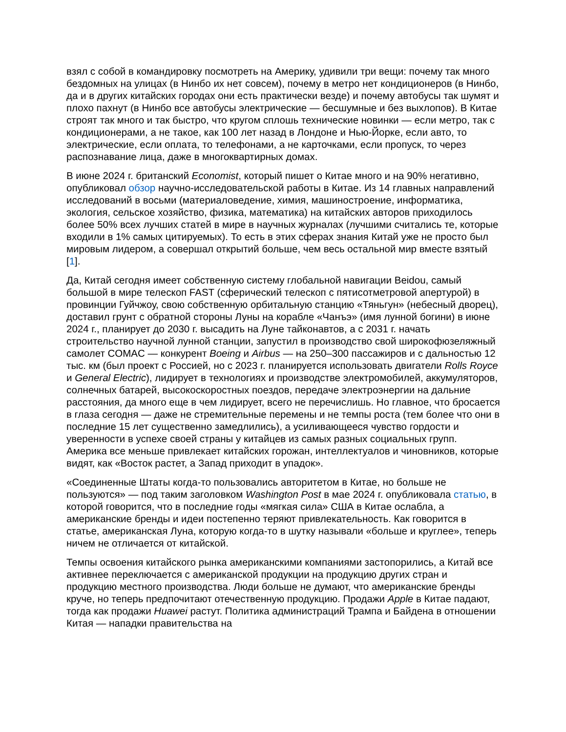взял с собой в командировку посмотреть на Америку, удивили три вещи: почему так много бездомных на улицах (в Нинбо их нет совсем), почему в метро нет кондиционеров (в Нинбо, да и в других китайских городах они есть практически везде) и почему автобусы так шумят и плохо пахнут (в Нинбо все автобусы электрические — бесшумные и без выхлопов). В Китае строят так много и так быстро, что кругом сплошь технические новинки — если метро, так с кондиционерами, а не такое, как 100 лет назад в Лондоне и Нью-Йорке, если авто, то электрические, если оплата, то телефонами, а не карточками, если пропуск, то через распознавание лица, даже в многоквартирных домах.
В июне 2024 г. британский Economist, который пишет о Китае много и на 90% негативно, опубликовал обзор научно-исследовательской работы в Китае. Из 14 главных направлений исследований в восьми (материаловедение, химия, машиностроение, информатика, экология, сельское хозяйство, физика, математика) на китайских авторов приходилось более 50% всех лучших статей в мире в научных журналах (лучшими считались те, которые входили в 1% самых цитируемых). То есть в этих сферах знания Китай уже не просто был мировым лидером, а совершал открытий больше, чем весь остальной мир вместе взятый [1].
Да, Китай сегодня имеет собственную систему глобальной навигации Beidou, самый большой в мире телескоп FAST (сферический телескоп с пятисотметровой апертурой) в провинции Гуйчжоу, свою собственную орбитальную станцию «Тяньгун» (небесный дворец), доставил грунт с обратной стороны Луны на корабле «Чанъэ» (имя лунной богини) в июне 2024 г., планирует до 2030 г. высадить на Луне тайконавтов, а с 2031 г. начать строительство научной лунной станции, запустил в производство свой широкофюзеляжный самолет COMAC — конкурент Boeing и Airbus — на 250–300 пассажиров и с дальностью 12 тыс. км (был проект с Россией, но с 2023 г. планируется использовать двигатели Rolls Royce и General Electric), лидирует в технологиях и производстве электромобилей, аккумуляторов, солнечных батарей, высокоскоростных поездов, передаче электроэнергии на дальние расстояния, да много еще в чем лидирует, всего не перечислишь. Но главное, что бросается в глаза сегодня — даже не стремительные перемены и не темпы роста (тем более что они в последние 15 лет существенно замедлились), а усиливающееся чувство гордости и уверенности в успехе своей страны у китайцев из самых разных социальных групп. Америка все меньше привлекает китайских горожан, интеллектуалов и чиновников, которые видят, как «Восток растет, а Запад приходит в упадок».
«Соединенные Штаты когда-то пользовались авторитетом в Китае, но больше не пользуются» — под таким заголовком Washington Post в мае 2024 г. опубликовала статью, в которой говорится, что в последние годы «мягкая сила» США в Китае ослабла, а американские бренды и идеи постепенно теряют привлекательность. Как говорится в статье, американская Луна, которую когда-то в шутку называли «больше и круглее», теперь ничем не отличается от китайской.
Темпы освоения китайского рынка американскими компаниями застопорились, а Китай все активнее переключается с американской продукции на продукцию других стран и продукцию местного производства. Люди больше не думают, что американские бренды круче, но теперь предпочитают отечественную продукцию. Продажи Apple в Китае падают, тогда как продажи Huawei растут. Политика администраций Трампа и Байдена в отношении Китая — нападки правительства на